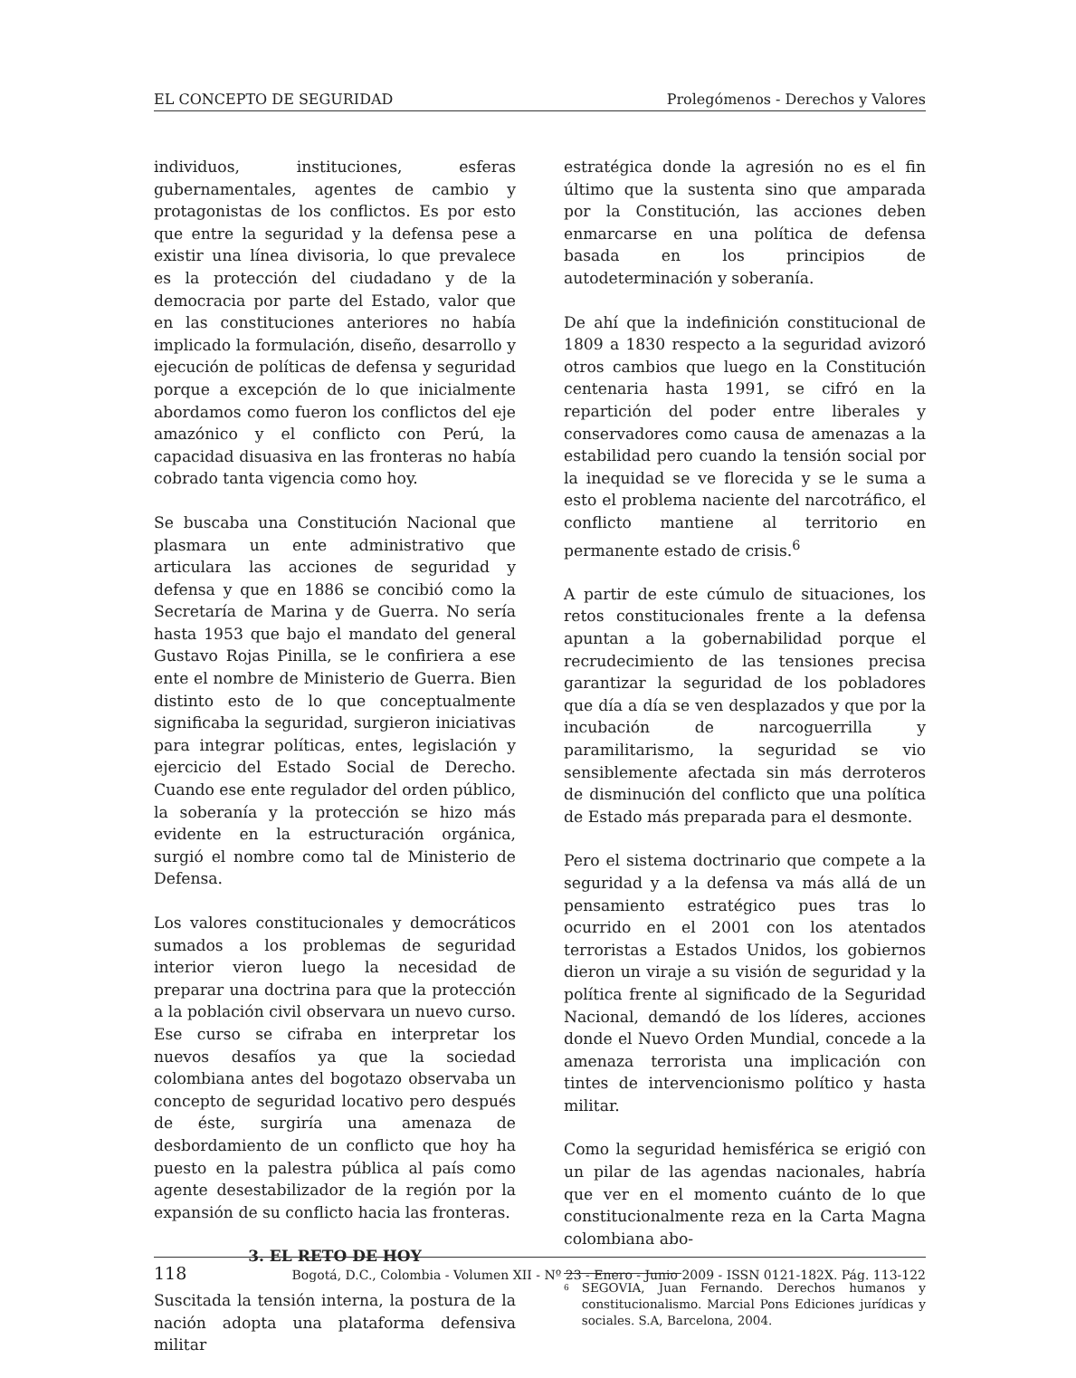EL CONCEPTO DE SEGURIDAD Prolegómenos - Derechos y Valores
individuos, instituciones, esferas gubernamentales, agentes de cambio y protagonistas de los conflictos. Es por esto que entre la seguridad y la defensa pese a existir una línea divisoria, lo que prevalece es la protección del ciudadano y de la democracia por parte del Estado, valor que en las constituciones anteriores no había implicado la formulación, diseño, desarrollo y ejecución de políticas de defensa y seguridad porque a excepción de lo que inicialmente abordamos como fueron los conflictos del eje amazónico y el conflicto con Perú, la capacidad disuasiva en las fronteras no había cobrado tanta vigencia como hoy.
Se buscaba una Constitución Nacional que plasmara un ente administrativo que articulara las acciones de seguridad y defensa y que en 1886 se concibió como la Secretaría de Marina y de Guerra. No sería hasta 1953 que bajo el mandato del general Gustavo Rojas Pinilla, se le confiriera a ese ente el nombre de Ministerio de Guerra. Bien distinto esto de lo que conceptualmente significaba la seguridad, surgieron iniciativas para integrar políticas, entes, legislación y ejercicio del Estado Social de Derecho. Cuando ese ente regulador del orden público, la soberanía y la protección se hizo más evidente en la estructuración orgánica, surgió el nombre como tal de Ministerio de Defensa.
Los valores constitucionales y democráticos sumados a los problemas de seguridad interior vieron luego la necesidad de preparar una doctrina para que la protección a la población civil observara un nuevo curso. Ese curso se cifraba en interpretar los nuevos desafíos ya que la sociedad colombiana antes del bogotazo observaba un concepto de seguridad locativo pero después de éste, surgiría una amenaza de desbordamiento de un conflicto que hoy ha puesto en la palestra pública al país como agente desestabilizador de la región por la expansión de su conflicto hacia las fronteras.
3. EL RETO DE HOY
Suscitada la tensión interna, la postura de la nación adopta una plataforma defensiva militar
estratégica donde la agresión no es el fin último que la sustenta sino que amparada por la Constitución, las acciones deben enmarcarse en una política de defensa basada en los principios de autodeterminación y soberanía.
De ahí que la indefinición constitucional de 1809 a 1830 respecto a la seguridad avizoró otros cambios que luego en la Constitución centenaria hasta 1991, se cifró en la repartición del poder entre liberales y conservadores como causa de amenazas a la estabilidad pero cuando la tensión social por la inequidad se ve florecida y se le suma a esto el problema naciente del narcotráfico, el conflicto mantiene al territorio en permanente estado de crisis.<sup>6</sup>
A partir de este cúmulo de situaciones, los retos constitucionales frente a la defensa apuntan a la gobernabilidad porque el recrudecimiento de las tensiones precisa garantizar la seguridad de los pobladores que día a día se ven desplazados y que por la incubación de narcoguerrilla y paramilitarismo, la seguridad se vio sensiblemente afectada sin más derroteros de disminución del conflicto que una política de Estado más preparada para el desmonte.
Pero el sistema doctrinario que compete a la seguridad y a la defensa va más allá de un pensamiento estratégico pues tras lo ocurrido en el 2001 con los atentados terroristas a Estados Unidos, los gobiernos dieron un viraje a su visión de seguridad y la política frente al significado de la Seguridad Nacional, demandó de los líderes, acciones donde el Nuevo Orden Mundial, concede a la amenaza terrorista una implicación con tintes de intervencionismo político y hasta militar.
Como la seguridad hemisférica se erigió con un pilar de las agendas nacionales, habría que ver en el momento cuánto de lo que constitucionalmente reza en la Carta Magna colombiana abo-
<sup>6</sup> SEGOVIA, Juan Fernando. Derechos humanos y constitucionalismo. Marcial Pons Ediciones jurídicas y sociales. S.A, Barcelona, 2004.
118 Bogotá, D.C., Colombia - Volumen XII - Nº 23 - Enero - Junio 2009 - ISSN 0121-182X. Pág. 113-122